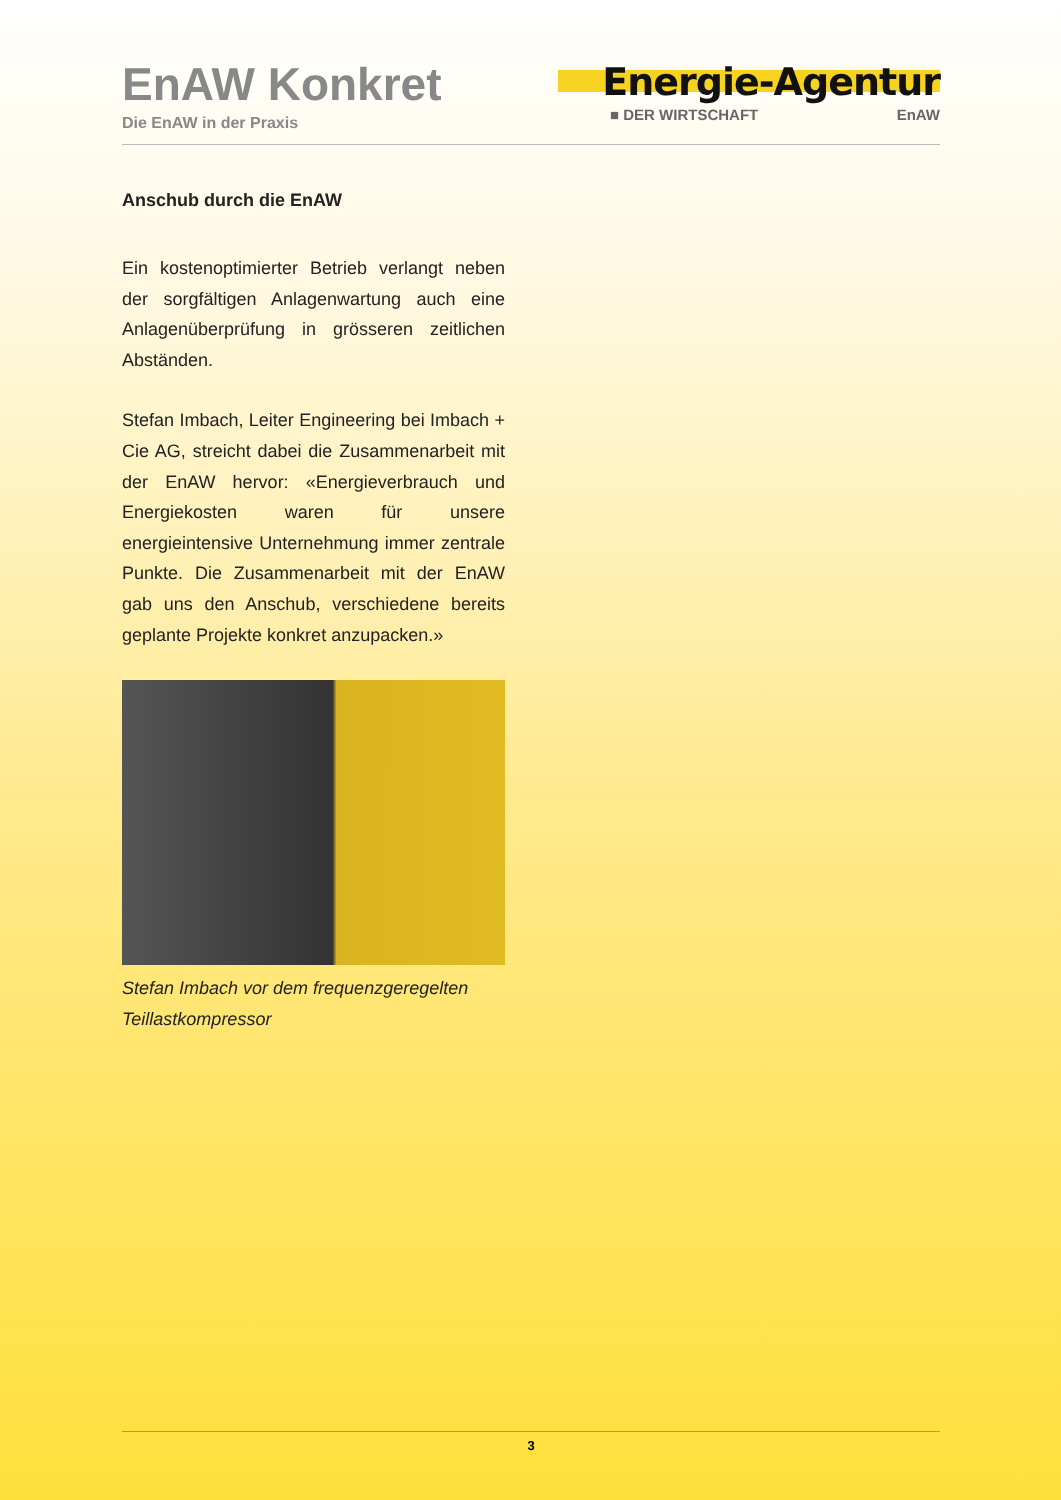EnAW Konkret
Die EnAW in der Praxis
Energie-Agentur
■ DER WIRTSCHAFT EnAW
Anschub durch die EnAW
Ein kostenoptimierter Betrieb verlangt neben der sorgfältigen Anlagenwartung auch eine Anlagenüberprüfung in grösseren zeitlichen Abständen.
Stefan Imbach, Leiter Engineering bei Imbach + Cie AG, streicht dabei die Zusammenarbeit mit der EnAW hervor: «Energieverbrauch und Energiekosten waren für unsere energieintensive Unter­nehmung immer zentrale Punkte. Die Zusammenarbeit mit der EnAW gab uns den Anschub, verschiedene bereits geplan­te Projekte konkret anzupacken.»
Stefan Imbach vor dem frequenzgeregelten Teillastkompressor
3